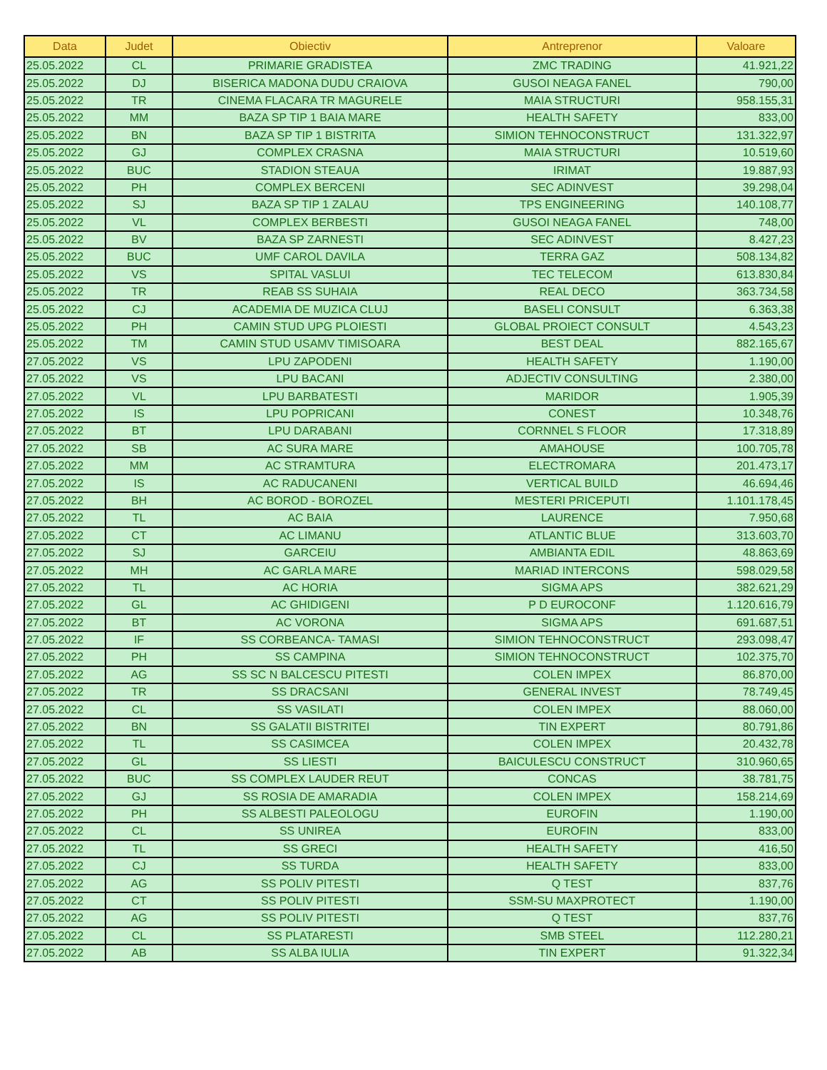| Data | Judet | Obiectiv | Antreprenor | Valoare |
| --- | --- | --- | --- | --- |
| 25.05.2022 | CL | PRIMARIE GRADISTEA | ZMC TRADING | 41.921,22 |
| 25.05.2022 | DJ | BISERICA MADONA DUDU CRAIOVA | GUSOI NEAGA FANEL | 790,00 |
| 25.05.2022 | TR | CINEMA FLACARA TR MAGURELE | MAIA STRUCTURI | 958.155,31 |
| 25.05.2022 | MM | BAZA SP TIP 1 BAIA MARE | HEALTH SAFETY | 833,00 |
| 25.05.2022 | BN | BAZA SP TIP 1 BISTRITA | SIMION TEHNOCONSTRUCT | 131.322,97 |
| 25.05.2022 | GJ | COMPLEX CRASNA | MAIA STRUCTURI | 10.519,60 |
| 25.05.2022 | BUC | STADION STEAUA | IRIMAT | 19.887,93 |
| 25.05.2022 | PH | COMPLEX BERCENI | SEC ADINVEST | 39.298,04 |
| 25.05.2022 | SJ | BAZA SP TIP 1 ZALAU | TPS ENGINEERING | 140.108,77 |
| 25.05.2022 | VL | COMPLEX BERBESTI | GUSOI NEAGA FANEL | 748,00 |
| 25.05.2022 | BV | BAZA SP ZARNESTI | SEC ADINVEST | 8.427,23 |
| 25.05.2022 | BUC | UMF CAROL DAVILA | TERRA GAZ | 508.134,82 |
| 25.05.2022 | VS | SPITAL VASLUI | TEC TELECOM | 613.830,84 |
| 25.05.2022 | TR | REAB SS SUHAIA | REAL DECO | 363.734,58 |
| 25.05.2022 | CJ | ACADEMIA DE MUZICA CLUJ | BASELI CONSULT | 6.363,38 |
| 25.05.2022 | PH | CAMIN STUD UPG PLOIESTI | GLOBAL PROIECT CONSULT | 4.543,23 |
| 25.05.2022 | TM | CAMIN STUD USAMV TIMISOARA | BEST DEAL | 882.165,67 |
| 27.05.2022 | VS | LPU ZAPODENI | HEALTH SAFETY | 1.190,00 |
| 27.05.2022 | VS | LPU BACANI | ADJECTIV CONSULTING | 2.380,00 |
| 27.05.2022 | VL | LPU BARBATESTI | MARIDOR | 1.905,39 |
| 27.05.2022 | IS | LPU POPRICANI | CONEST | 10.348,76 |
| 27.05.2022 | BT | LPU DARABANI | CORNNEL S FLOOR | 17.318,89 |
| 27.05.2022 | SB | AC SURA MARE | AMAHOUSE | 100.705,78 |
| 27.05.2022 | MM | AC STRAMTURA | ELECTROMARA | 201.473,17 |
| 27.05.2022 | IS | AC RADUCANENI | VERTICAL BUILD | 46.694,46 |
| 27.05.2022 | BH | AC BOROD - BOROZEL | MESTERI PRICEPUTI | 1.101.178,45 |
| 27.05.2022 | TL | AC BAIA | LAURENCE | 7.950,68 |
| 27.05.2022 | CT | AC LIMANU | ATLANTIC BLUE | 313.603,70 |
| 27.05.2022 | SJ | GARCEIU | AMBIANTA EDIL | 48.863,69 |
| 27.05.2022 | MH | AC GARLA MARE | MARIAD INTERCONS | 598.029,58 |
| 27.05.2022 | TL | AC HORIA | SIGMA APS | 382.621,29 |
| 27.05.2022 | GL | AC GHIDIGENI | P D EUROCONF | 1.120.616,79 |
| 27.05.2022 | BT | AC VORONA | SIGMA APS | 691.687,51 |
| 27.05.2022 | IF | SS CORBEANCA- TAMASI | SIMION TEHNOCONSTRUCT | 293.098,47 |
| 27.05.2022 | PH | SS CAMPINA | SIMION TEHNOCONSTRUCT | 102.375,70 |
| 27.05.2022 | AG | SS SC N BALCESCU PITESTI | COLEN IMPEX | 86.870,00 |
| 27.05.2022 | TR | SS DRACSANI | GENERAL INVEST | 78.749,45 |
| 27.05.2022 | CL | SS VASILATI | COLEN IMPEX | 88.060,00 |
| 27.05.2022 | BN | SS GALATII BISTRITEI | TIN EXPERT | 80.791,86 |
| 27.05.2022 | TL | SS CASIMCEA | COLEN IMPEX | 20.432,78 |
| 27.05.2022 | GL | SS LIESTI | BAICULESCU CONSTRUCT | 310.960,65 |
| 27.05.2022 | BUC | SS COMPLEX LAUDER REUT | CONCAS | 38.781,75 |
| 27.05.2022 | GJ | SS ROSIA DE AMARADIA | COLEN IMPEX | 158.214,69 |
| 27.05.2022 | PH | SS ALBESTI PALEOLOGU | EUROFIN | 1.190,00 |
| 27.05.2022 | CL | SS UNIREA | EUROFIN | 833,00 |
| 27.05.2022 | TL | SS GRECI | HEALTH SAFETY | 416,50 |
| 27.05.2022 | CJ | SS TURDA | HEALTH SAFETY | 833,00 |
| 27.05.2022 | AG | SS POLIV PITESTI | Q TEST | 837,76 |
| 27.05.2022 | CT | SS POLIV PITESTI | SSM-SU MAXPROTECT | 1.190,00 |
| 27.05.2022 | AG | SS POLIV PITESTI | Q TEST | 837,76 |
| 27.05.2022 | CL | SS PLATARESTI | SMB STEEL | 112.280,21 |
| 27.05.2022 | AB | SS ALBA IULIA | TIN EXPERT | 91.322,34 |